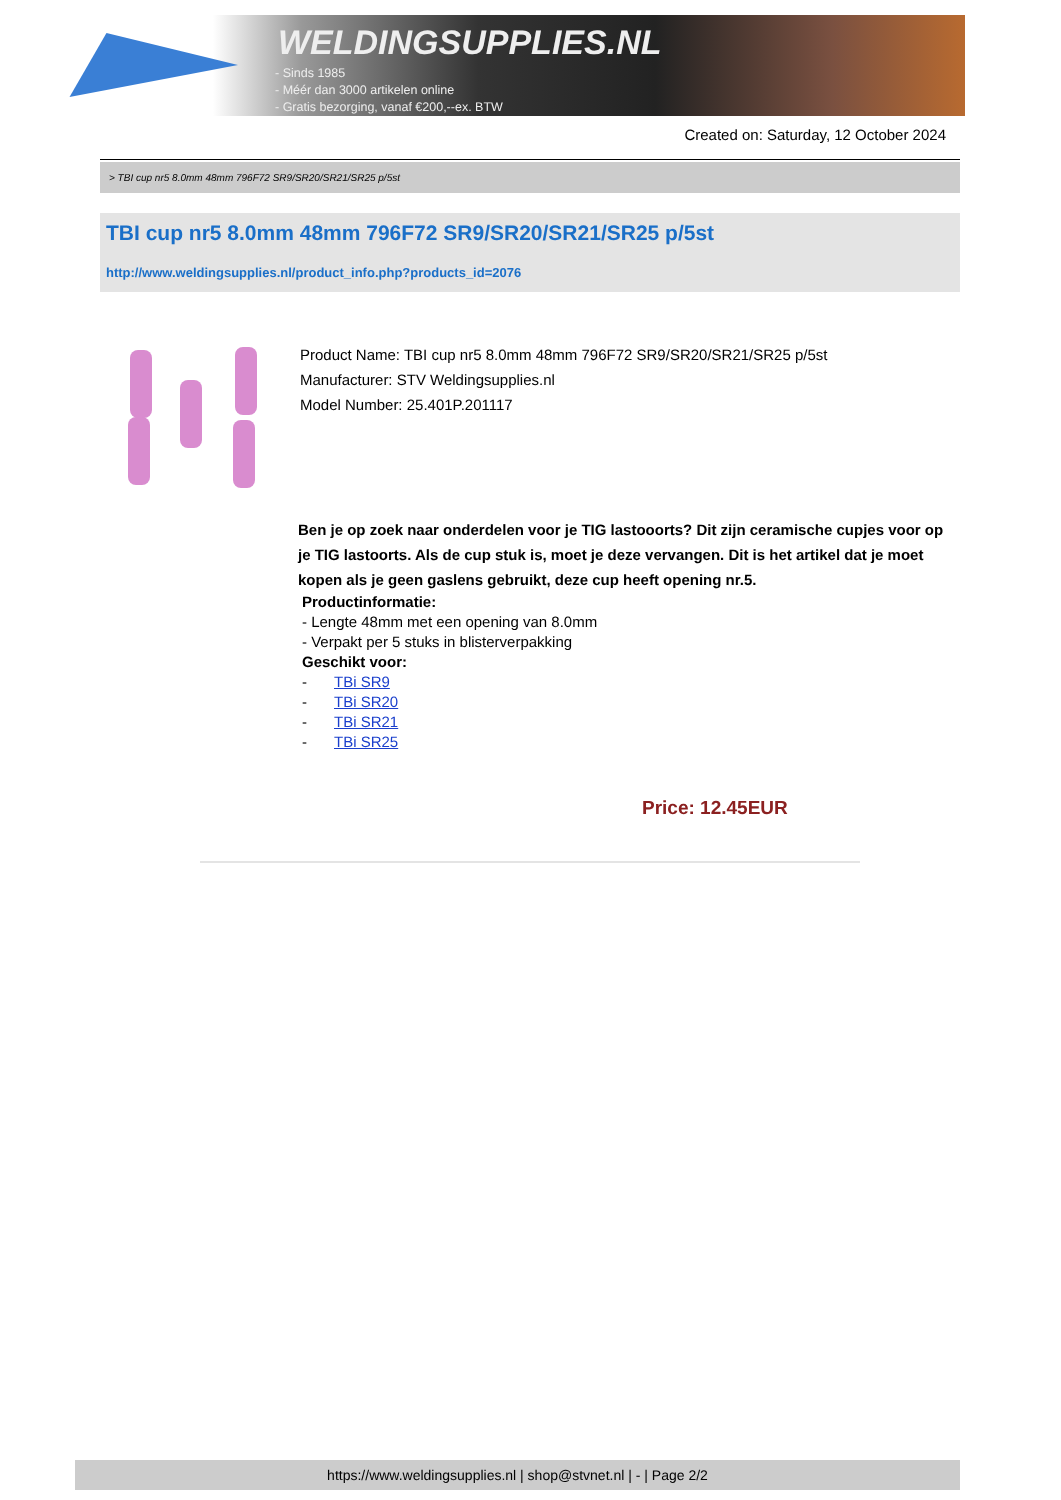WELDINGSUPPLIES.NL
- Sinds 1985
- Méér dan 3000 artikelen online
- Gratis bezorging, vanaf €200,--ex. BTW
Created on: Saturday, 12 October 2024
> TBI cup nr5 8.0mm 48mm 796F72 SR9/SR20/SR21/SR25 p/5st
TBI cup nr5 8.0mm 48mm 796F72 SR9/SR20/SR21/SR25 p/5st
http://www.weldingsupplies.nl/product_info.php?products_id=2076
Product Name: TBI cup nr5 8.0mm 48mm 796F72 SR9/SR20/SR21/SR25 p/5st
Manufacturer: STV Weldingsupplies.nl
Model Number: 25.401P.201117
Ben je op zoek naar onderdelen voor je TIG lastooorts? Dit zijn ceramische cupjes voor op je TIG lastoorts. Als de cup stuk is, moet je deze vervangen. Dit is het artikel dat je moet kopen als je geen gaslens gebruikt, deze cup heeft opening nr.5.
Productinformatie:
- Lengte 48mm met een opening van 8.0mm
- Verpakt per 5 stuks in blisterverpakking
Geschikt voor:
- TBi SR9
- TBi SR20
- TBi SR21
- TBi SR25
Price: 12.45EUR
https://www.weldingsupplies.nl | shop@stvnet.nl | - | Page 2/2